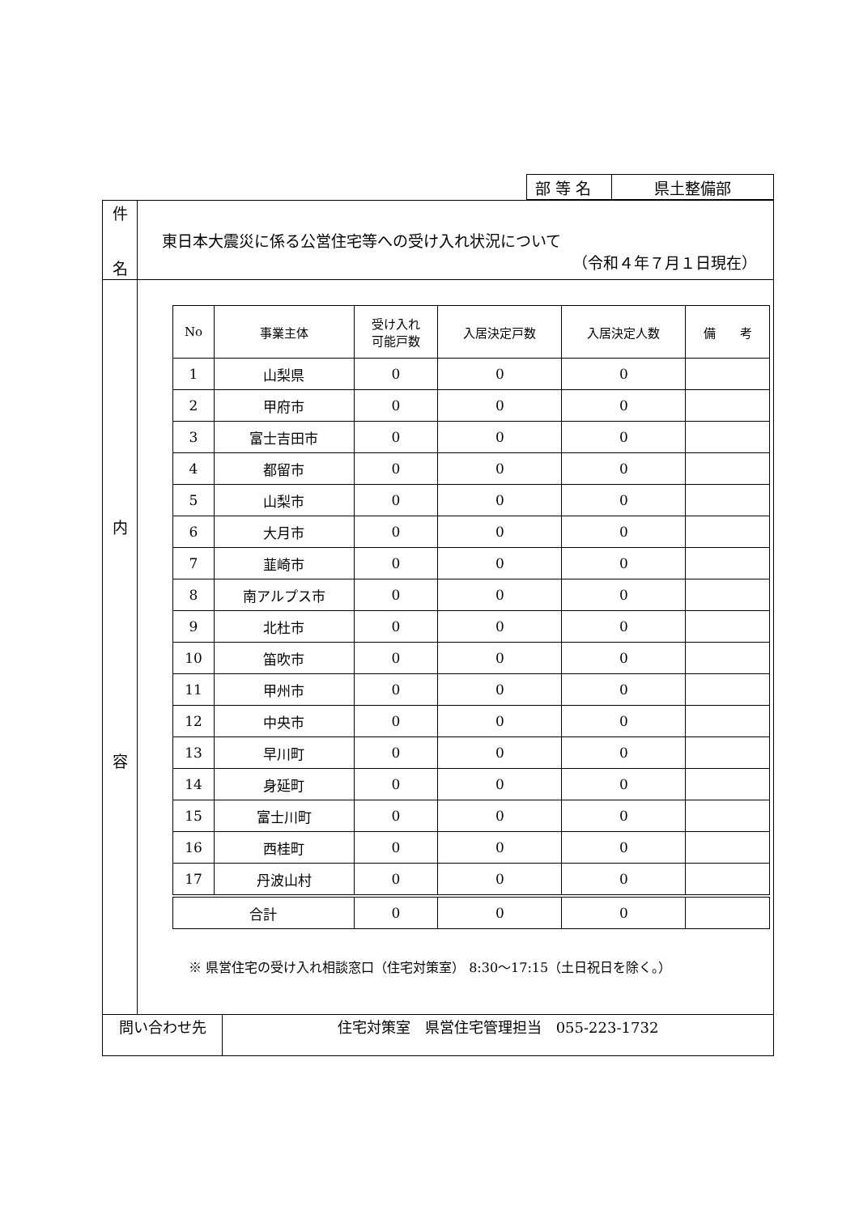| 部 等 名 | 県土整備部 |
| 件 名 | 東日本大震災に係る公営住宅等への受け入れ状況について （令和４年７月１日現在） |
| 内 容 | / No / 事業主体 / 受け入れ 可能戸数 / 入居決定戸数 / 入居決定人数 / 備 考 / / --- / --- / --- / --- / --- / --- / / 1 / 山梨県 / 0 / 0 / 0 / / / 2 / 甲府市 / 0 / 0 / 0 / / / 3 / 富士吉田市 / 0 / 0 / 0 / / / 4 / 都留市 / 0 / 0 / 0 / / / 5 / 山梨市 / 0 / 0 / 0 / / / 6 / 大月市 / 0 / 0 / 0 / / / 7 / 韮崎市 / 0 / 0 / 0 / / / 8 / 南アルプス市 / 0 / 0 / 0 / / / 9 / 北杜市 / 0 / 0 / 0 / / / 10 / 笛吹市 / 0 / 0 / 0 / / / 11 / 甲州市 / 0 / 0 / 0 / / / 12 / 中央市 / 0 / 0 / 0 / / / 13 / 早川町 / 0 / 0 / 0 / / / 14 / 身延町 / 0 / 0 / 0 / / / 15 / 富士川町 / 0 / 0 / 0 / / / 16 / 西桂町 / 0 / 0 / 0 / / / 17 / 丹波山村 / 0 / 0 / 0 / / / 合計 / / 0 / 0 / 0 / / ※ 県営住宅の受け入れ相談窓口（住宅対策室） 8:30～17:15（土日祝日を除く。） |
| 問い合わせ先 | 住宅対策室 県営住宅管理担当 055-223-1732 |